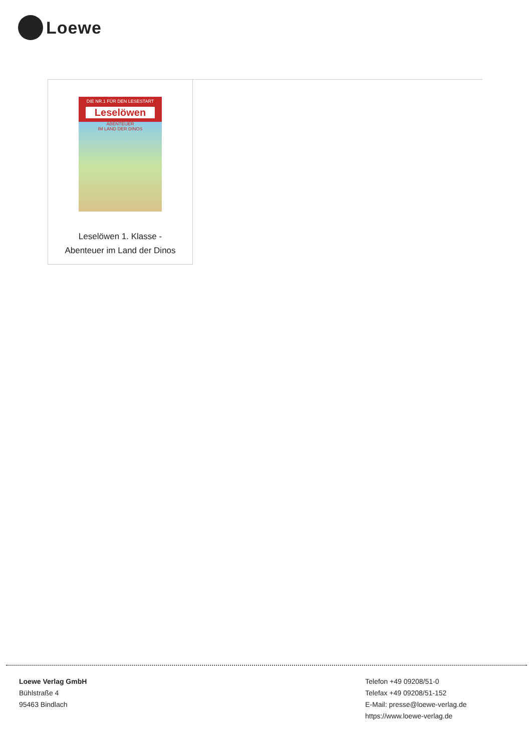Loewe
| DIE NR.1 FÜR DEN LESESTART Leselöwen ABENTEUER IM LAND DER DINOS Leselöwen 1. Klasse - Abenteuer im Land der Dinos |
Loewe Verlag GmbH
Bühlstraße 4
95463 Bindlach
Telefon +49 09208/51-0
Telefax +49 09208/51-152
E-Mail: presse@loewe-verlag.de
https://www.loewe-verlag.de